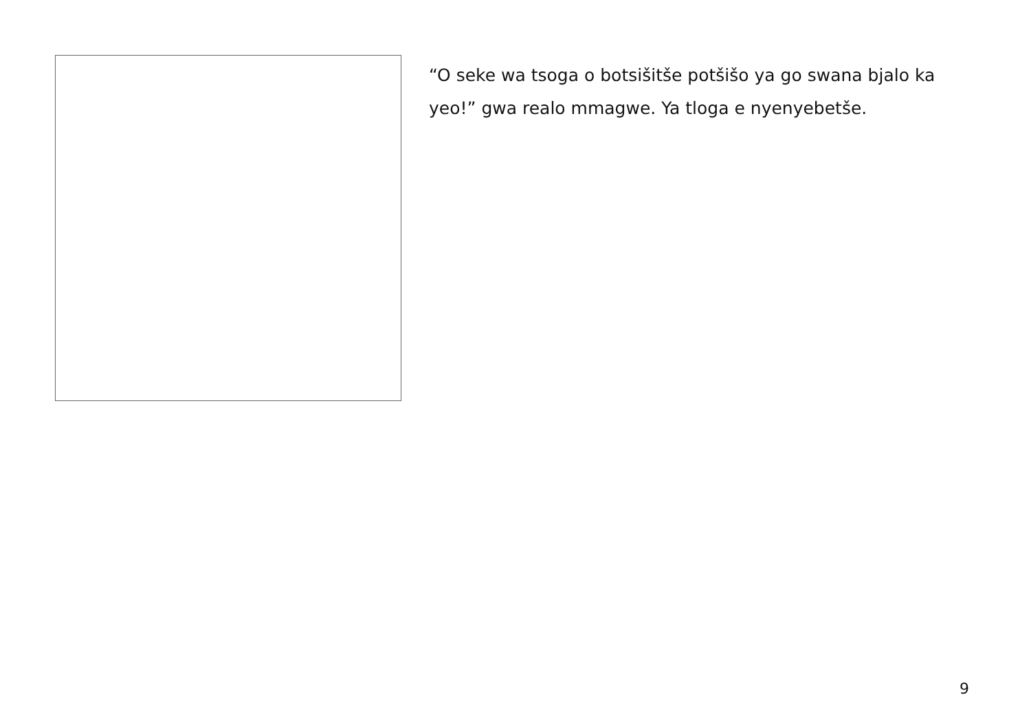“O seke wa tsoga o botsišitše potšišo ya go swana bjalo ka yeo!” gwa realo mmagwe. Ya tloga e nyenyebetše.
9